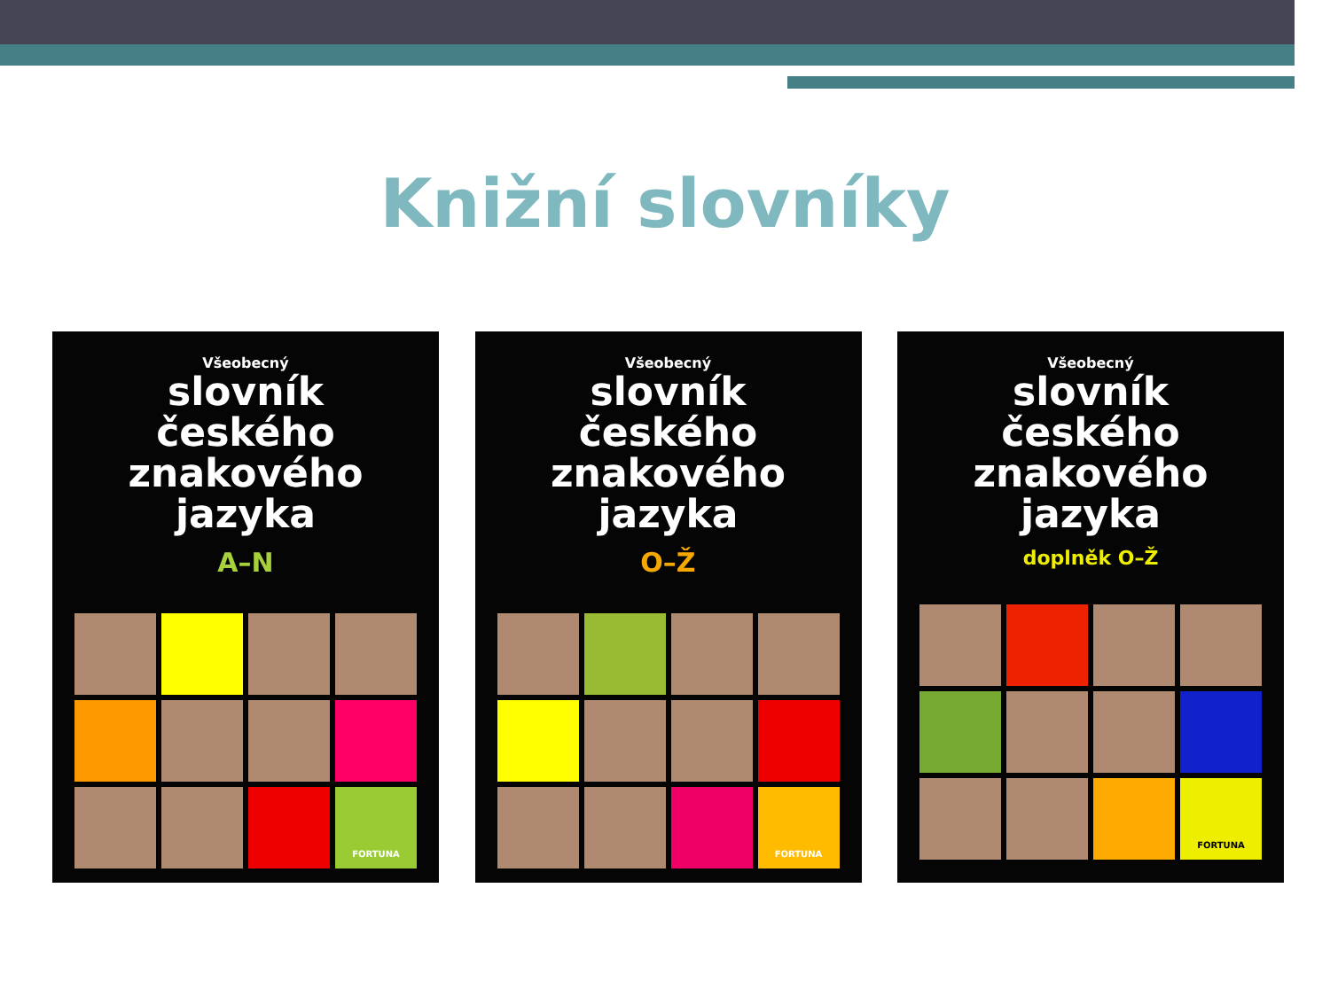Knižní slovníky
Všeobecný
slovník
českého
znakového
jazyka
A–N
FORTUNA
Všeobecný
slovník
českého
znakového
jazyka
O–Ž
FORTUNA
Všeobecný
slovník
českého
znakového
jazyka
doplněk O–Ž
FORTUNA